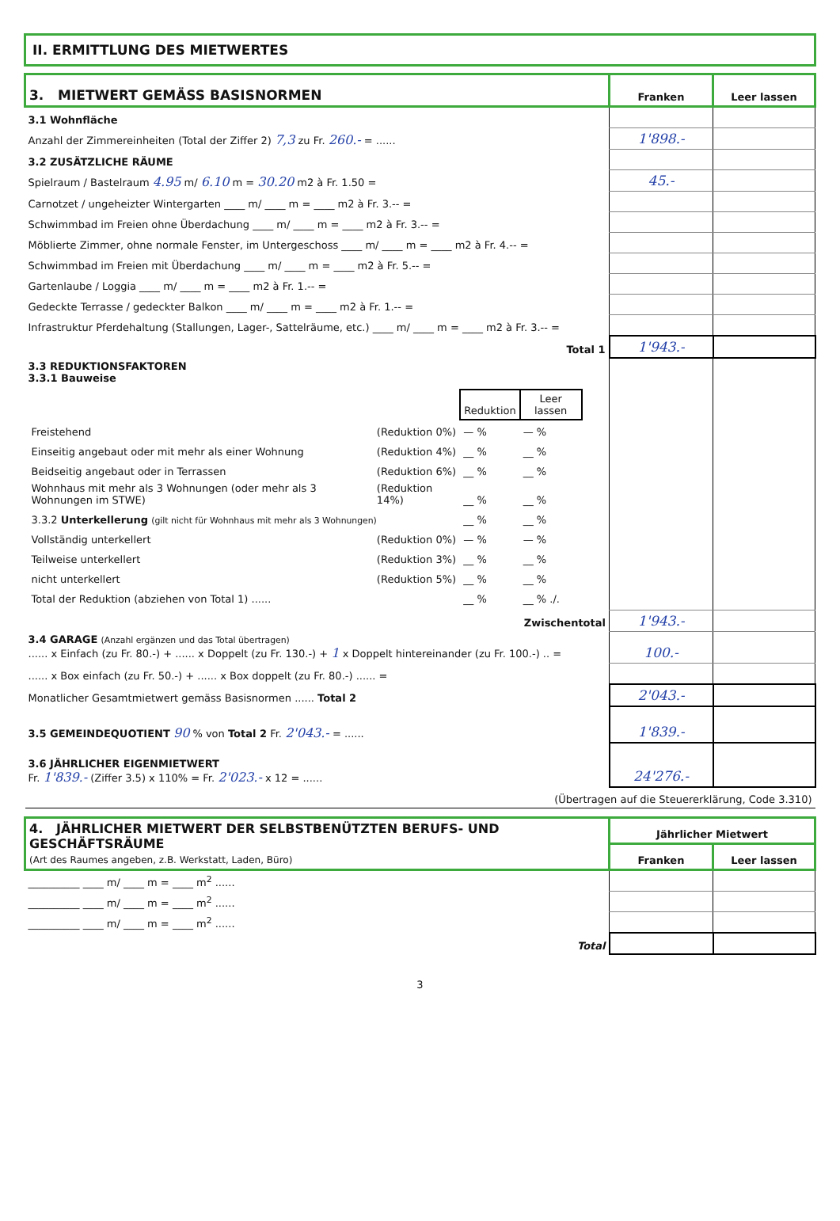II. ERMITTLUNG DES MIETWERTES
| 3. MIETWERT GEMÄSS BASISNORMEN | Franken | Leer lassen |
| 3.1 Wohnfläche | | |
| Anzahl der Zimmereinheiten (Total der Ziffer 2) 7,3 zu Fr. 260.- = ...... | 1'898.- | |
| 3.2 ZUSÄTZLICHE RÄUME | | |
| Spielraum / Bastelraum 4.95 m/ 6.10 m = 30.20 m2 à Fr. 1.50 = | 45.- | |
| Carnotzet / ungeheizter Wintergarten ____ m/ ____ m = ____ m2 à Fr. 3.-- = | | |
| Schwimmbad im Freien ohne Überdachung ____ m/ ____ m = ____ m2 à Fr. 3.-- = | | |
| Möblierte Zimmer, ohne normale Fenster, im Untergeschoss ____ m/ ____ m = ____ m2 à Fr. 4.-- = | | |
| Schwimmbad im Freien mit Überdachung ____ m/ ____ m = ____ m2 à Fr. 5.-- = | | |
| Gartenlaube / Loggia ____ m/ ____ m = ____ m2 à Fr. 1.-- = | | |
| Gedeckte Terrasse / gedeckter Balkon ____ m/ ____ m = ____ m2 à Fr. 1.-- = | | |
| Infrastruktur Pferdehaltung (Stallungen, Lager-, Sattelräume, etc.) ____ m/ ____ m = ____ m2 à Fr. 3.-- = | | |
| Total 1 | 1'943.- | |
| 3.3 REDUKTIONSFAKTOREN 3.3.1 Bauweise / / / Reduktion / Leer lassen / / Freistehend / (Reduktion 0%) / — % / — % / / Einseitig angebaut oder mit mehr als einer Wohnung / (Reduktion 4%) / __ % / __ % / / Beidseitig angebaut oder in Terrassen / (Reduktion 6%) / __ % / __ % / / Wohnhaus mit mehr als 3 Wohnungen (oder mehr als 3 Wohnungen im STWE) / (Reduktion 14%) / __ % / __ % / / 3.3.2 Unterkellerung (gilt nicht für Wohnhaus mit mehr als 3 Wohnungen) / / __ % / __ % / / Vollständig unterkellert / (Reduktion 0%) / — % / — % / / Teilweise unterkellert / (Reduktion 3%) / __ % / __ % / / nicht unterkellert / (Reduktion 5%) / __ % / __ % / / Total der Reduktion (abziehen von Total 1) ...... / / __ % / __ % ./. / | | |
| Zwischentotal | 1'943.- | |
| 3.4 GARAGE (Anzahl ergänzen und das Total übertragen) ...... x Einfach (zu Fr. 80.-) + ...... x Doppelt (zu Fr. 130.-) + 1 x Doppelt hintereinander (zu Fr. 100.-) .. = | 100.- | |
| ...... x Box einfach (zu Fr. 50.-) + ...... x Box doppelt (zu Fr. 80.-) ...... = | | |
| Monatlicher Gesamtmietwert gemäss Basisnormen ...... Total 2 | 2'043.- | |
| 3.5 GEMEINDEQUOTIENT 90 % von Total 2 Fr. 2'043.- = ...... | 1'839.- | |
| 3.6 JÄHRLICHER EIGENMIETWERT Fr. 1'839.- (Ziffer 3.5) x 110% = Fr. 2'023.- x 12 = ...... | 24'276.- | |
| (Übertragen auf die Steuererklärung, Code 3.310) | | |
| 4. JÄHRLICHER MIETWERT DER SELBSTBENÜTZTEN BERUFS- UND GESCHÄFTSRÄUME (Art des Raumes angeben, z.B. Werkstatt, Laden, Büro) | Jährlicher Mietwert | |
| | Franken | Leer lassen |
| __________ ____ m/ ____ m = ____ m<sup>2</sup> ...... | | |
| __________ ____ m/ ____ m = ____ m<sup>2</sup> ...... | | |
| __________ ____ m/ ____ m = ____ m<sup>2</sup> ...... | | |
| Total | | |
3